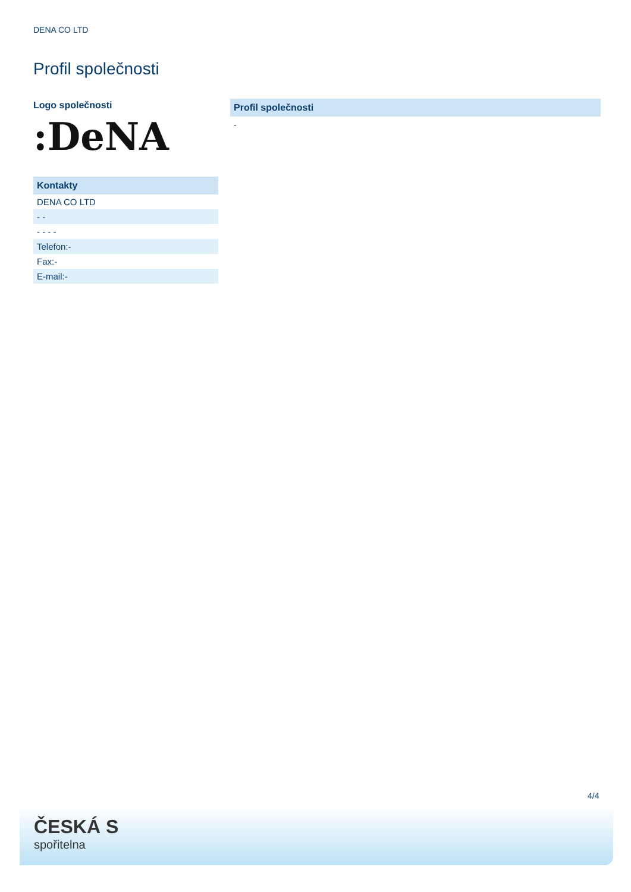DENA CO LTD
Profil společnosti
Logo společnosti
:DeNA
| Kontakty |
| --- |
| DENA CO LTD |
| - - |
| - - - - |
| Telefon:- |
| Fax:- |
| E-mail:- |
Profil společnosti
-
4/4
ČESKÁ S
spořitelna